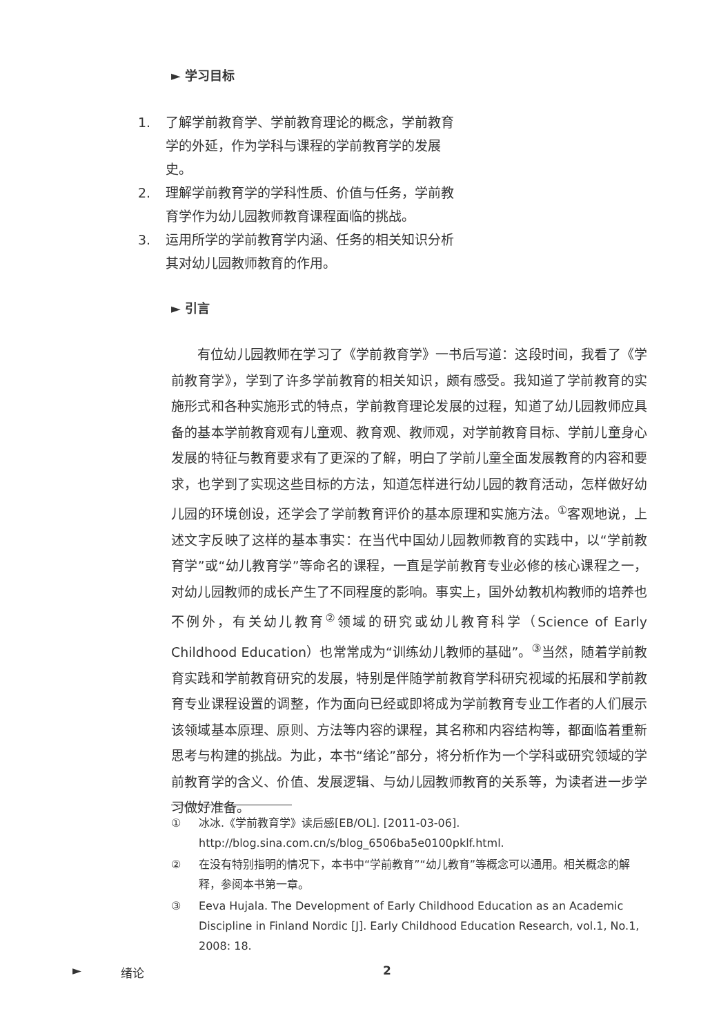► 学习目标
1. 了解学前教育学、学前教育理论的概念，学前教育学的外延，作为学科与课程的学前教育学的发展史。
2. 理解学前教育学的学科性质、价值与任务，学前教育学作为幼儿园教师教育课程面临的挑战。
3. 运用所学的学前教育学内涵、任务的相关知识分析其对幼儿园教师教育的作用。
► 引言
有位幼儿园教师在学习了《学前教育学》一书后写道：这段时间，我看了《学前教育学》，学到了许多学前教育的相关知识，颇有感受。我知道了学前教育的实施形式和各种实施形式的特点，学前教育理论发展的过程，知道了幼儿园教师应具备的基本学前教育观有儿童观、教育观、教师观，对学前教育目标、学前儿童身心发展的特征与教育要求有了更深的了解，明白了学前儿童全面发展教育的内容和要求，也学到了实现这些目标的方法，知道怎样进行幼儿园的教育活动，怎样做好幼儿园的环境创设，还学会了学前教育评价的基本原理和实施方法。<sup>①</sup>客观地说，上述文字反映了这样的基本事实：在当代中国幼儿园教师教育的实践中，以“学前教育学”或“幼儿教育学”等命名的课程，一直是学前教育专业必修的核心课程之一，对幼儿园教师的成长产生了不同程度的影响。事实上，国外幼教机构教师的培养也不例外，有关幼儿教育<sup>②</sup>领域的研究或幼儿教育科学（Science of Early Childhood Education）也常常成为“训练幼儿教师的基础”。<sup>③</sup>当然，随着学前教育实践和学前教育研究的发展，特别是伴随学前教育学科研究视域的拓展和学前教育专业课程设置的调整，作为面向已经或即将成为学前教育专业工作者的人们展示该领域基本原理、原则、方法等内容的课程，其名称和内容结构等，都面临着重新思考与构建的挑战。为此，本书“绪论”部分，将分析作为一个学科或研究领域的学前教育学的含义、价值、发展逻辑、与幼儿园教师教育的关系等，为读者进一步学习做好准备。
① 冰冰.《学前教育学》读后感[EB/OL]. [2011-03-06]. http://blog.sina.com.cn/s/blog_6506ba5e0100pklf.html.
② 在没有特别指明的情况下，本书中“学前教育”“幼儿教育”等概念可以通用。相关概念的解释，参阅本书第一章。
③ Eeva Hujala. The Development of Early Childhood Education as an Academic Discipline in Finland Nordic [J]. Early Childhood Education Research, vol.1, No.1, 2008: 18.
► 绪论 2